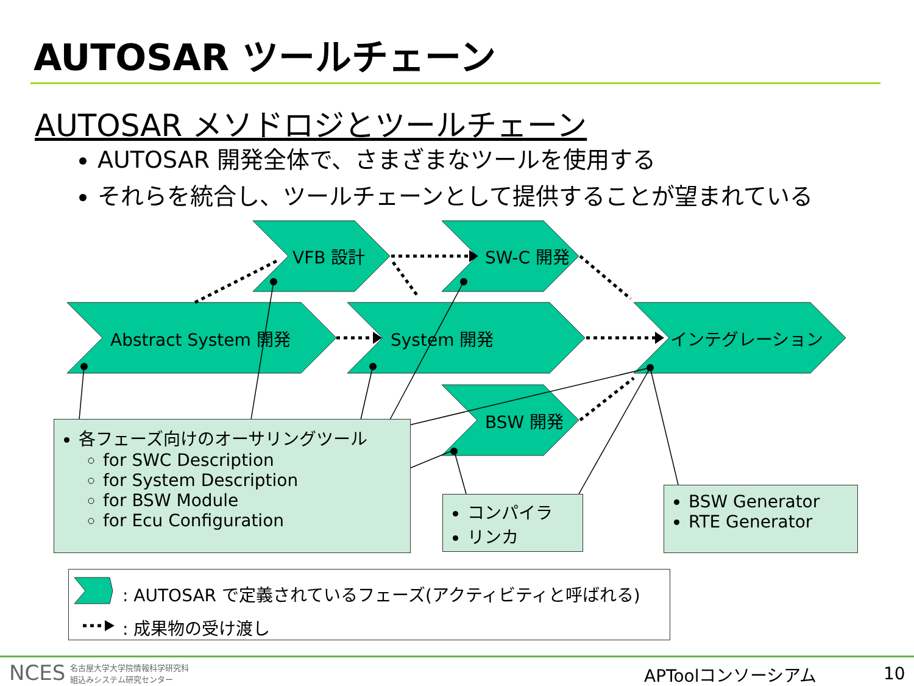AUTOSAR ツールチェーン
AUTOSAR メソドロジとツールチェーン
AUTOSAR 開発全体で、さまざまなツールを使用する
それらを統合し、ツールチェーンとして提供することが望まれている
VFB 設計 SW-C 開発
Abstract System 開発 System 開発 インテグレーション
BSW 開発
各フェーズ向けのオーサリングツール
for SWC Description
for System Description
for BSW Module
for Ecu Configuration
コンパイラ
リンカ
BSW Generator
RTE Generator
: AUTOSAR で定義されているフェーズ(アクティビティと呼ばれる)
: 成果物の受け渡し
NCES 名古屋大学大学院情報科学研究科
組込みシステム研究センター APToolコンソーシアム 10